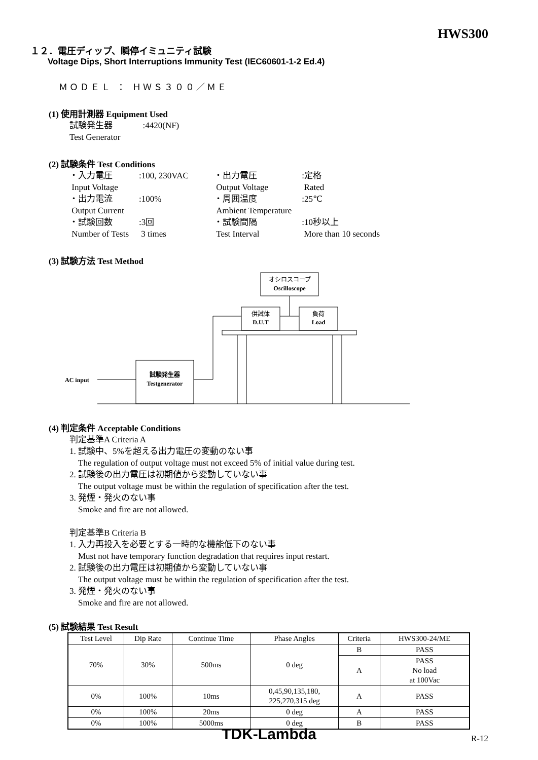HWS300
１２．電圧ディップ、瞬停イミュニティ試験
Voltage Dips, Short Interruptions Immunity Test (IEC60601-1-2 Ed.4)
ＭＯＤＥＬ ： ＨＷＳ３００／ＭＥ
(1) 使用計測器 Equipment Used
試験発生器 :4420(NF)
Test Generator
(2) 試験条件 Test Conditions
| ・入力電圧 Input Voltage | :100, 230VAC | ・出力電圧 Output Voltage | :定格 Rated |
| ・出力電流 Output Current | :100% | ・周囲温度 Ambient Temperature | :25℃ |
| ・試験回数 Number of Tests | :3回 3 times | ・試験間隔 Test Interval | :10秒以上 More than 10 seconds |
(3) 試験方法 Test Method
オシロスコープ
Oscilloscope
供試体
D.U.T
負荷
Load
試験発生器
Testgenerator
AC input
(4) 判定条件 Acceptable Conditions
判定基準A Criteria A
1. 試験中、5%を超える出力電圧の変動のない事
The regulation of output voltage must not exceed 5% of initial value during test.
2. 試験後の出力電圧は初期値から変動していない事
The output voltage must be within the regulation of specification after the test.
3. 発煙・発火のない事
Smoke and fire are not allowed.
判定基準B Criteria B
1. 入力再投入を必要とする一時的な機能低下のない事
Must not have temporary function degradation that requires input restart.
2. 試験後の出力電圧は初期値から変動していない事
The output voltage must be within the regulation of specification after the test.
3. 発煙・発火のない事
Smoke and fire are not allowed.
(5) 試験結果 Test Result
| Test Level | Dip Rate | Continue Time | Phase Angles | Criteria | HWS300-24/ME |
| --- | --- | --- | --- | --- | --- |
| 70% | 30% | 500ms | 0 deg | B | PASS |
| | | | | A | PASS No load at 100Vac |
| 0% | 100% | 10ms | 0,45,90,135,180, 225,270,315 deg | A | PASS |
| 0% | 100% | 20ms | 0 deg | A | PASS |
| 0% | 100% | 5000ms | 0 deg | B | PASS |
TDK-Lambda R-12